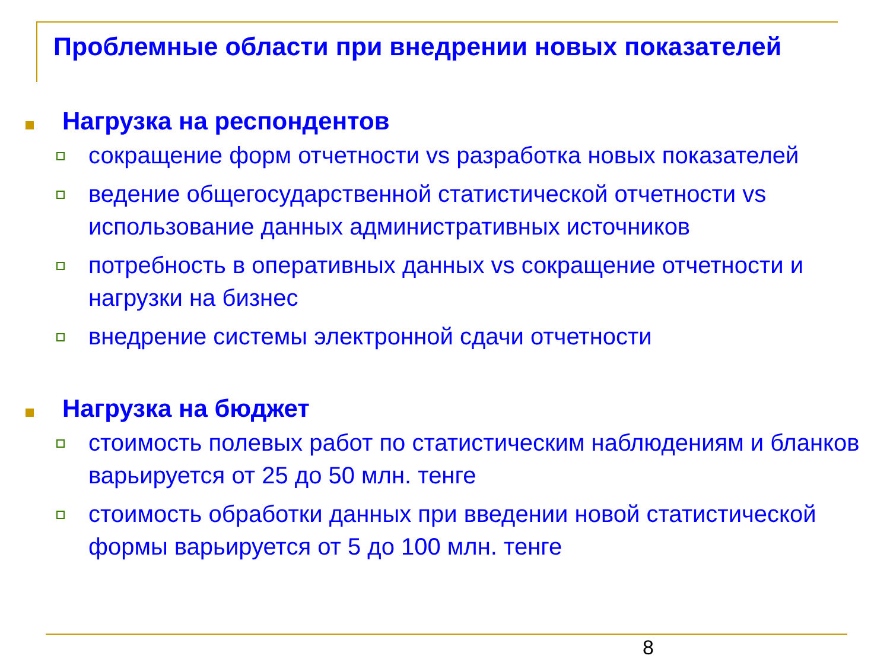Проблемные области при внедрении новых показателей
Нагрузка на респондентов
сокращение форм отчетности vs разработка новых показателей
ведение общегосударственной статистической отчетности vs использование данных административных источников
потребность в оперативных данных vs сокращение отчетности и нагрузки на бизнес
внедрение системы электронной сдачи отчетности
Нагрузка на бюджет
стоимость полевых работ по статистическим наблюдениям и бланков варьируется от 25 до 50 млн. тенге
стоимость обработки данных при введении новой статистической формы варьируется от 5 до 100 млн. тенге
8